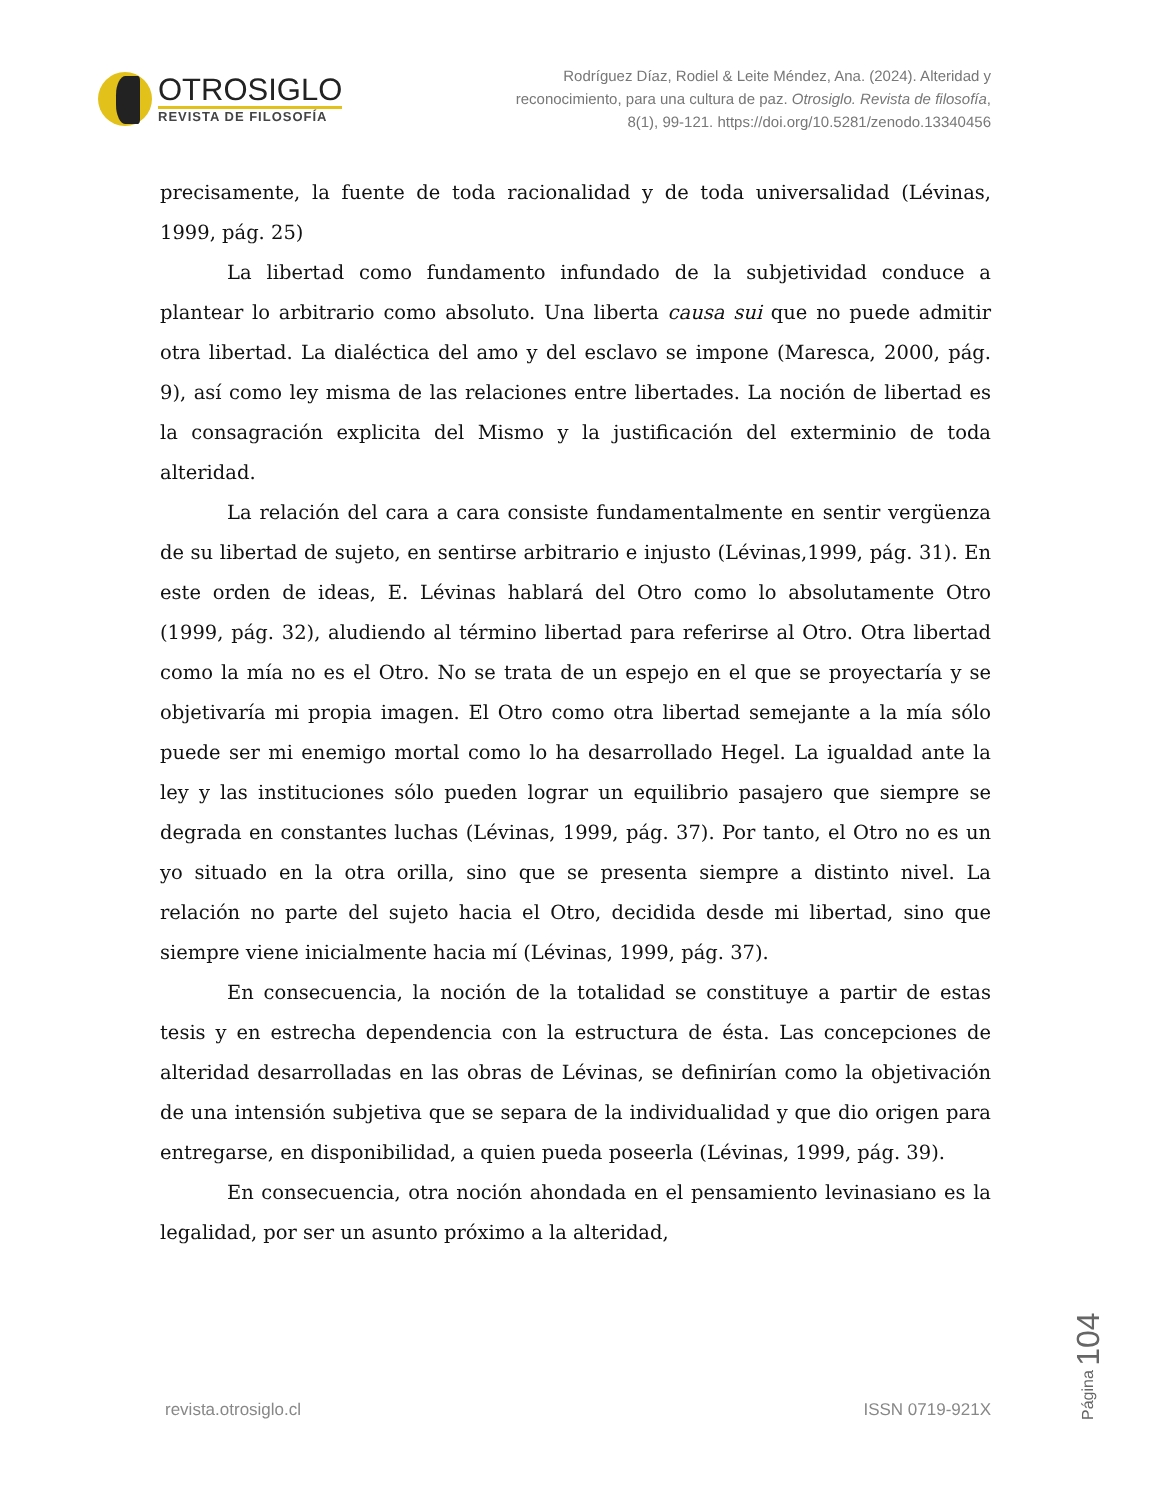OTROSIGLO
REVISTA DE FILOSOFÍA
Rodríguez Díaz, Rodiel & Leite Méndez, Ana. (2024). Alteridad y
reconocimiento, para una cultura de paz. Otrosiglo. Revista de filosofía,
8(1), 99-121. https://doi.org/10.5281/zenodo.13340456
precisamente, la fuente de toda racionalidad y de toda universalidad (Lévinas, 1999, pág. 25)
La libertad como fundamento infundado de la subjetividad conduce a plantear lo arbitrario como absoluto. Una liberta causa sui que no puede admitir otra libertad. La dialéctica del amo y del esclavo se impone (Maresca, 2000, pág. 9), así como ley misma de las relaciones entre libertades. La noción de libertad es la consagración explicita del Mismo y la justificación del exterminio de toda alteridad.
La relación del cara a cara consiste fundamentalmente en sentir vergüenza de su libertad de sujeto, en sentirse arbitrario e injusto (Lévinas,1999, pág. 31). En este orden de ideas, E. Lévinas hablará del Otro como lo absolutamente Otro (1999, pág. 32), aludiendo al término libertad para referirse al Otro. Otra libertad como la mía no es el Otro. No se trata de un espejo en el que se proyectaría y se objetivaría mi propia imagen. El Otro como otra libertad semejante a la mía sólo puede ser mi enemigo mortal como lo ha desarrollado Hegel. La igualdad ante la ley y las instituciones sólo pueden lograr un equilibrio pasajero que siempre se degrada en constantes luchas (Lévinas, 1999, pág. 37). Por tanto, el Otro no es un yo situado en la otra orilla, sino que se presenta siempre a distinto nivel. La relación no parte del sujeto hacia el Otro, decidida desde mi libertad, sino que siempre viene inicialmente hacia mí (Lévinas, 1999, pág. 37).
En consecuencia, la noción de la totalidad se constituye a partir de estas tesis y en estrecha dependencia con la estructura de ésta. Las concepciones de alteridad desarrolladas en las obras de Lévinas, se definirían como la objetivación de una intensión subjetiva que se separa de la individualidad y que dio origen para entregarse, en disponibilidad, a quien pueda poseerla (Lévinas, 1999, pág. 39).
En consecuencia, otra noción ahondada en el pensamiento levinasiano es la legalidad, por ser un asunto próximo a la alteridad,
revista.otrosiglo.cl ISSN 0719-921X
Página 104